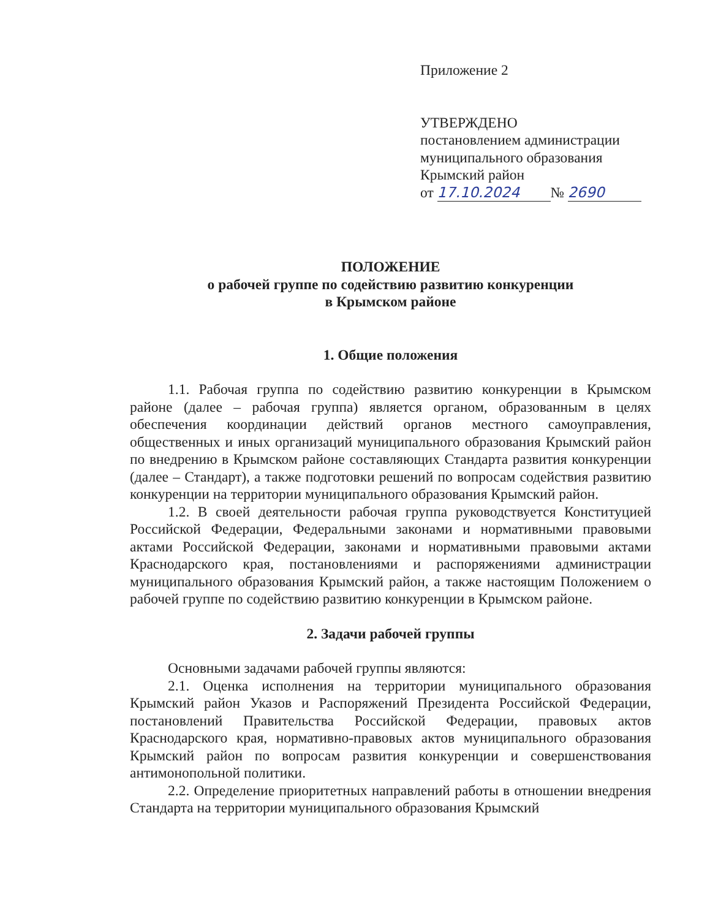Приложение 2
УТВЕРЖДЕНО
постановлением администрации
муниципального образования
Крымский район
от 17.10.2024 № 2690
ПОЛОЖЕНИЕ
о рабочей группе по содействию развитию конкуренции
в Крымском районе
1. Общие положения
1.1. Рабочая группа по содействию развитию конкуренции в Крымском районе (далее – рабочая группа) является органом, образованным в целях обеспечения координации действий органов местного самоуправления, общественных и иных организаций муниципального образования Крымский район по внедрению в Крымском районе составляющих Стандарта развития конкуренции (далее – Стандарт), а также подготовки решений по вопросам содействия развитию конкуренции на территории муниципального образования Крымский район.
1.2. В своей деятельности рабочая группа руководствуется Конституцией Российской Федерации, Федеральными законами и нормативными правовыми актами Российской Федерации, законами и нормативными правовыми актами Краснодарского края, постановлениями и распоряжениями администрации муниципального образования Крымский район, а также настоящим Положением о рабочей группе по содействию развитию конкуренции в Крымском районе.
2. Задачи рабочей группы
Основными задачами рабочей группы являются:
2.1. Оценка исполнения на территории муниципального образования Крымский район Указов и Распоряжений Президента Российской Федерации, постановлений Правительства Российской Федерации, правовых актов Краснодарского края, нормативно-правовых актов муниципального образования Крымский район по вопросам развития конкуренции и совершенствования антимонопольной политики.
2.2. Определение приоритетных направлений работы в отношении внедрения Стандарта на территории муниципального образования Крымский